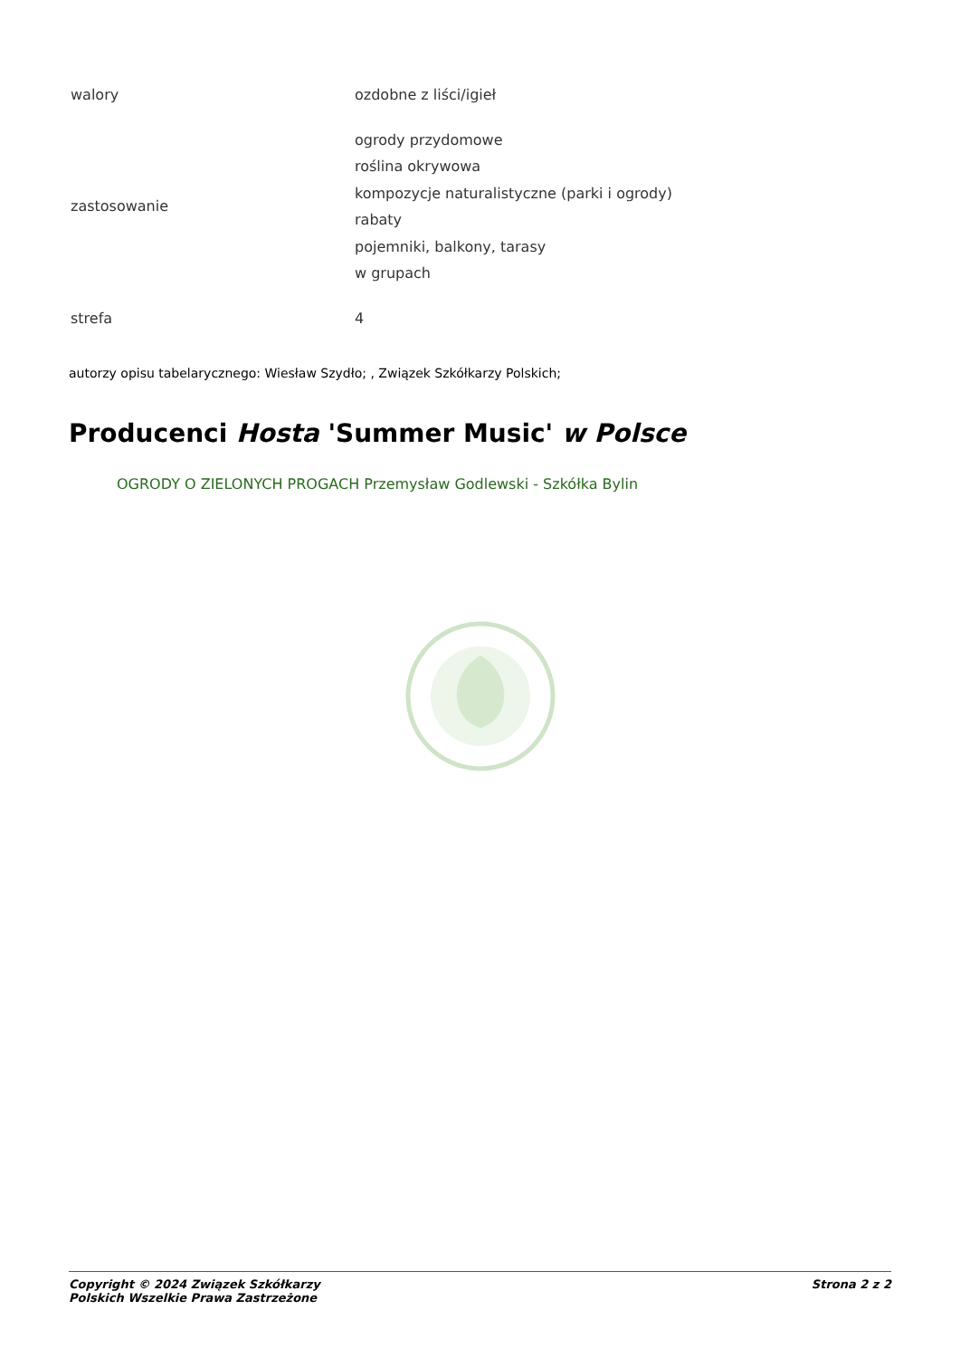| walory | ozdobne z liści/igieł |
| zastosowanie | ogrody przydomowe roślina okrywowa kompozycje naturalistyczne (parki i ogrody) rabaty pojemniki, balkony, tarasy w grupach |
| strefa | 4 |
autorzy opisu tabelarycznego: Wiesław Szydło; , Związek Szkółkarzy Polskich;
Producenci Hosta 'Summer Music' w Polsce
OGRODY O ZIELONYCH PROGACH Przemysław Godlewski - Szkółka Bylin
Copyright © 2024 Związek Szkółkarzy
Polskich Wszelkie Prawa Zastrzeżone Strona 2 z 2